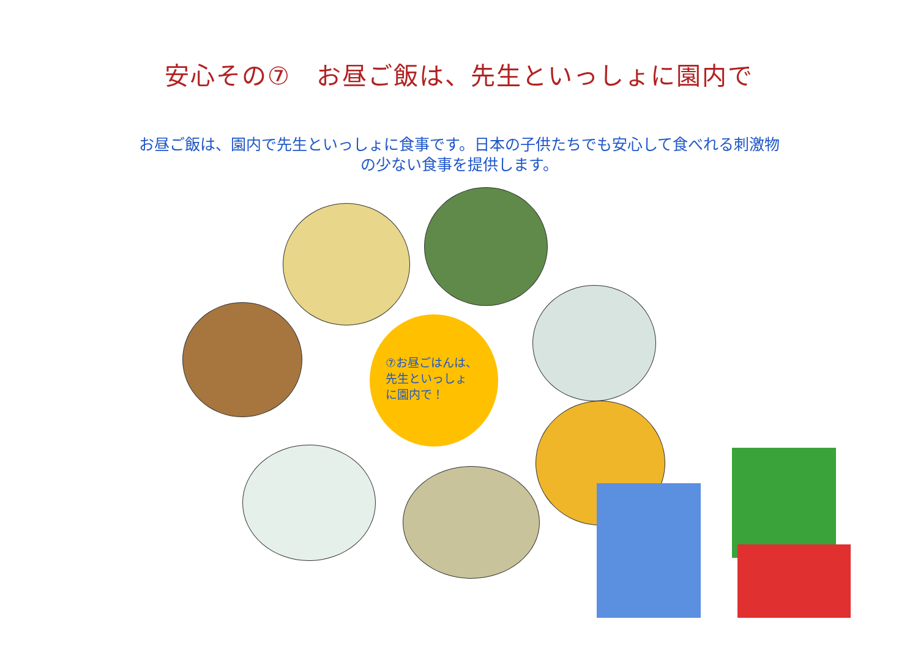安心その⑦　お昼ご飯は、先生といっしょに園内で
お昼ご飯は、園内で先生といっしょに食事です。日本の子供たちでも安心して食べれる刺激物の少ない食事を提供します。
⑦お昼ごはんは、
先生といっしょ
に園内で！